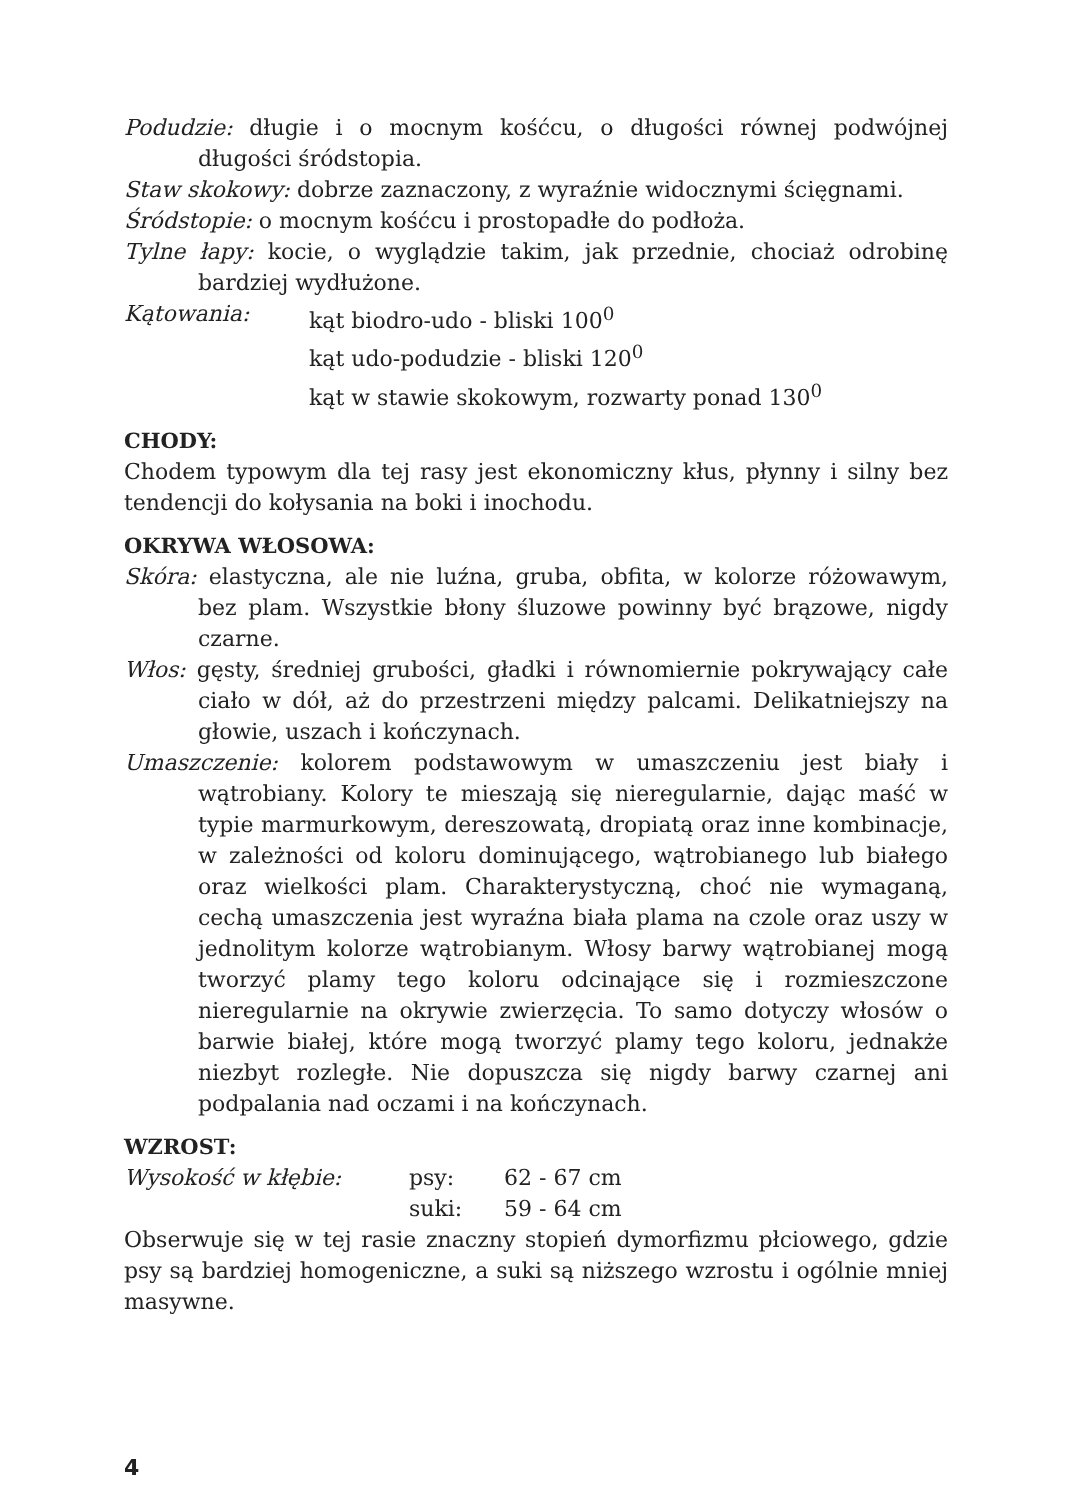Podudzie: długie i o mocnym kośćcu, o długości równej podwójnej długości śródstopia.
Staw skokowy: dobrze zaznaczony, z wyraźnie widocznymi ścięgnami.
Śródstopie: o mocnym kośćcu i prostopadłe do podłoża.
Tylne łapy: kocie, o wyglądzie takim, jak przednie, chociaż odrobinę bardziej wydłużone.
Kątowania: kąt biodro-udo - bliski 100<sup>0</sup>
kąt udo-podudzie - bliski 120<sup>0</sup>
kąt w stawie skokowym, rozwarty ponad 130<sup>0</sup>
CHODY:
Chodem typowym dla tej rasy jest ekonomiczny kłus, płynny i silny bez tendencji do kołysania na boki i inochodu.
OKRYWA WŁOSOWA:
Skóra: elastyczna, ale nie luźna, gruba, obfita, w kolorze różowawym, bez plam. Wszystkie błony śluzowe powinny być brązowe, nigdy czarne.
Włos: gęsty, średniej grubości, gładki i równomiernie pokrywający całe ciało w dół, aż do przestrzeni między palcami. Delikatniejszy na głowie, uszach i kończynach.
Umaszczenie: kolorem podstawowym w umaszczeniu jest biały i wątrobiany. Kolory te mieszają się nieregularnie, dając maść w typie marmurkowym, dereszowatą, dropiatą oraz inne kombinacje, w zależności od koloru dominującego, wątrobianego lub białego oraz wielkości plam. Charakterystyczną, choć nie wymaganą, cechą umaszczenia jest wyraźna biała plama na czole oraz uszy w jednolitym kolorze wątrobianym. Włosy barwy wątrobianej mogą tworzyć plamy tego koloru odcinające się i rozmieszczone nieregularnie na okrywie zwierzęcia. To samo dotyczy włosów o barwie białej, które mogą tworzyć plamy tego koloru, jednakże niezbyt rozległe. Nie dopuszcza się nigdy barwy czarnej ani podpalania nad oczami i na kończynach.
WZROST:
Wysokość w kłębie: psy: 62 - 67 cm
suki: 59 - 64 cm
Obserwuje się w tej rasie znaczny stopień dymorfizmu płciowego, gdzie psy są bardziej homogeniczne, a suki są niższego wzrostu i ogólnie mniej masywne.
4